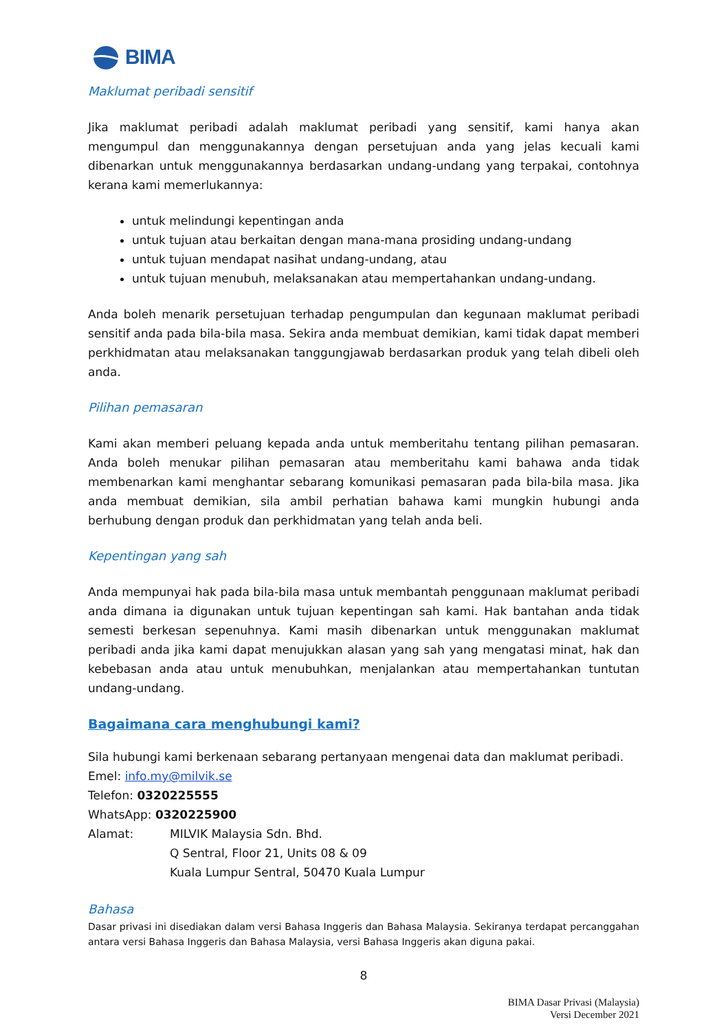BIMA
Maklumat peribadi sensitif
Jika maklumat peribadi adalah maklumat peribadi yang sensitif, kami hanya akan mengumpul dan menggunakannya dengan persetujuan anda yang jelas kecuali kami dibenarkan untuk menggunakannya berdasarkan undang-undang yang terpakai, contohnya kerana kami memerlukannya:
untuk melindungi kepentingan anda
untuk tujuan atau berkaitan dengan mana-mana prosiding undang-undang
untuk tujuan mendapat nasihat undang-undang, atau
untuk tujuan menubuh, melaksanakan atau mempertahankan undang-undang.
Anda boleh menarik persetujuan terhadap pengumpulan dan kegunaan maklumat peribadi sensitif anda pada bila-bila masa. Sekira anda membuat demikian, kami tidak dapat memberi perkhidmatan atau melaksanakan tanggungjawab berdasarkan produk yang telah dibeli oleh anda.
Pilihan pemasaran
Kami akan memberi peluang kepada anda untuk memberitahu tentang pilihan pemasaran. Anda boleh menukar pilihan pemasaran atau memberitahu kami bahawa anda tidak membenarkan kami menghantar sebarang komunikasi pemasaran pada bila-bila masa. Jika anda membuat demikian, sila ambil perhatian bahawa kami mungkin hubungi anda berhubung dengan produk dan perkhidmatan yang telah anda beli.
Kepentingan yang sah
Anda mempunyai hak pada bila-bila masa untuk membantah penggunaan maklumat peribadi anda dimana ia digunakan untuk tujuan kepentingan sah kami. Hak bantahan anda tidak semesti berkesan sepenuhnya. Kami masih dibenarkan untuk menggunakan maklumat peribadi anda jika kami dapat menujukkan alasan yang sah yang mengatasi minat, hak dan kebebasan anda atau untuk menubuhkan, menjalankan atau mempertahankan tuntutan undang-undang.
Bagaimana cara menghubungi kami?
Sila hubungi kami berkenaan sebarang pertanyaan mengenai data dan maklumat peribadi.
Emel: info.my@milvik.se
Telefon: 0320225555
WhatsApp: 0320225900
Alamat: MILVIK Malaysia Sdn. Bhd.
Q Sentral, Floor 21, Units 08 & 09
Kuala Lumpur Sentral, 50470 Kuala Lumpur
Bahasa
Dasar privasi ini disediakan dalam versi Bahasa Inggeris dan Bahasa Malaysia. Sekiranya terdapat percanggahan antara versi Bahasa Inggeris dan Bahasa Malaysia, versi Bahasa Inggeris akan diguna pakai.
8
BIMA Dasar Privasi (Malaysia)
Versi December 2021